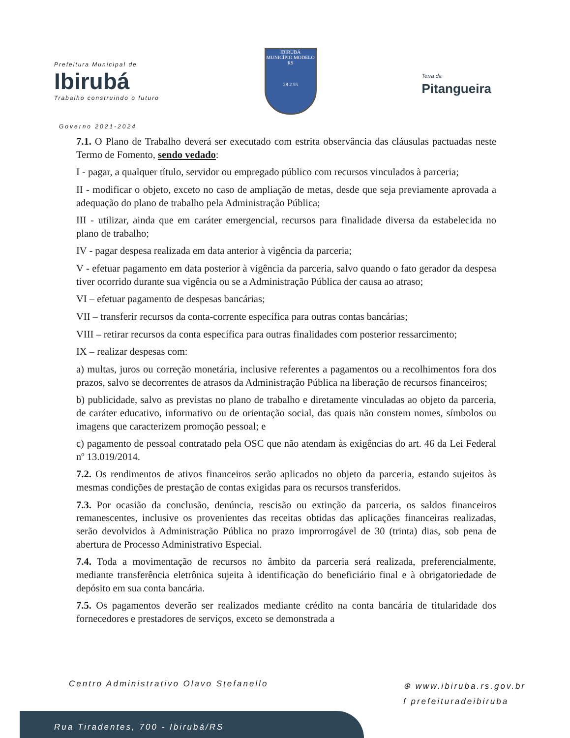Prefeitura Municipal de
Ibirubá
Trabalho construindo o futuro
IBIRUBÁ
MUNICÍPIO MODELO RS
28 2 55
Terra da
Pitangueira
Governo 2021-2024
7.1. O Plano de Trabalho deverá ser executado com estrita observância das cláusulas pactuadas neste Termo de Fomento, sendo vedado:
I - pagar, a qualquer título, servidor ou empregado público com recursos vinculados à parceria;
II - modificar o objeto, exceto no caso de ampliação de metas, desde que seja previamente aprovada a adequação do plano de trabalho pela Administração Pública;
III - utilizar, ainda que em caráter emergencial, recursos para finalidade diversa da estabelecida no plano de trabalho;
IV - pagar despesa realizada em data anterior à vigência da parceria;
V - efetuar pagamento em data posterior à vigência da parceria, salvo quando o fato gerador da despesa tiver ocorrido durante sua vigência ou se a Administração Pública der causa ao atraso;
VI – efetuar pagamento de despesas bancárias;
VII – transferir recursos da conta-corrente específica para outras contas bancárias;
VIII – retirar recursos da conta específica para outras finalidades com posterior ressarcimento;
IX – realizar despesas com:
a) multas, juros ou correção monetária, inclusive referentes a pagamentos ou a recolhimentos fora dos prazos, salvo se decorrentes de atrasos da Administração Pública na liberação de recursos financeiros;
b) publicidade, salvo as previstas no plano de trabalho e diretamente vinculadas ao objeto da parceria, de caráter educativo, informativo ou de orientação social, das quais não constem nomes, símbolos ou imagens que caracterizem promoção pessoal; e
c) pagamento de pessoal contratado pela OSC que não atendam às exigências do art. 46 da Lei Federal nº 13.019/2014.
7.2. Os rendimentos de ativos financeiros serão aplicados no objeto da parceria, estando sujeitos às mesmas condições de prestação de contas exigidas para os recursos transferidos.
7.3. Por ocasião da conclusão, denúncia, rescisão ou extinção da parceria, os saldos financeiros remanescentes, inclusive os provenientes das receitas obtidas das aplicações financeiras realizadas, serão devolvidos à Administração Pública no prazo improrrogável de 30 (trinta) dias, sob pena de abertura de Processo Administrativo Especial.
7.4. Toda a movimentação de recursos no âmbito da parceria será realizada, preferencialmente, mediante transferência eletrônica sujeita à identificação do beneficiário final e à obrigatoriedade de depósito em sua conta bancária.
7.5. Os pagamentos deverão ser realizados mediante crédito na conta bancária de titularidade dos fornecedores e prestadores de serviços, exceto se demonstrada a
Centro Administrativo Olavo Stefanello
Rua Tiradentes, 700 - Ibirubá/RS
⊕ www.ibiruba.rs.gov.br
f prefeituradeibiruba